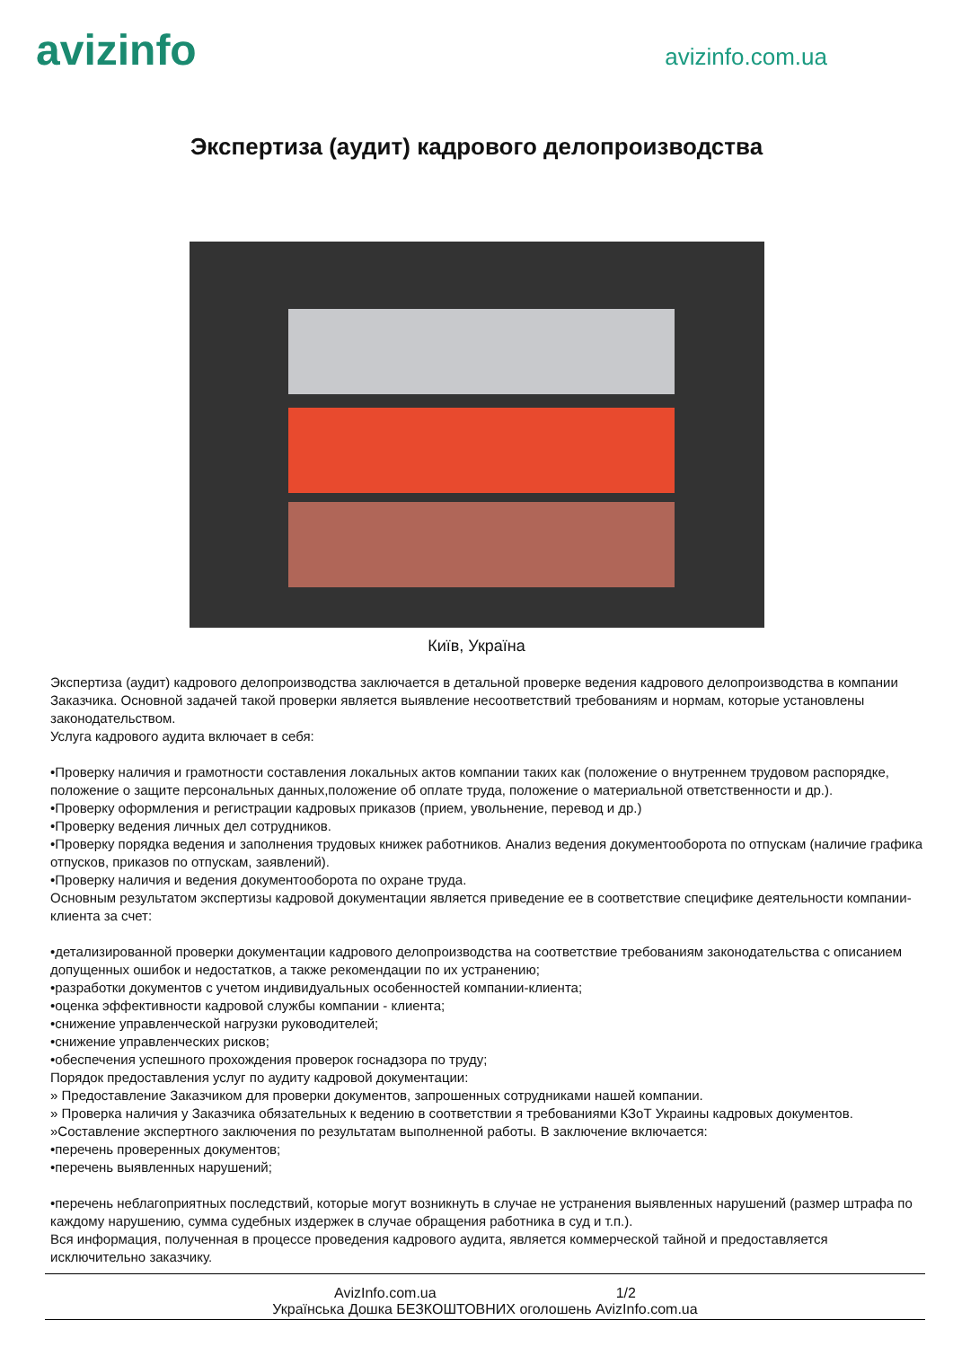avizinfo
avizinfo.com.ua
Экспертиза (аудит) кадрового делопроизводства
Київ, Україна
Экспертиза (аудит) кадрового делопроизводства заключается в детальной проверке ведения кадрового делопроизводства в компании Заказчика. Основной задачей такой проверки является выявление несоответствий требованиям и нормам, которые установлены законодательством.
Услуга кадрового аудита включает в себя:
•Проверку наличия и грамотности составления локальных актов компании таких как (положение о внутреннем трудовом распорядке, положение о защите персональных данных,положение об оплате труда, положение о материальной ответственности и др.).
•Проверку оформления и регистрации кадровых приказов (прием, увольнение, перевод и др.)
•Проверку ведения личных дел сотрудников.
•Проверку порядка ведения и заполнения трудовых книжек работников. Анализ ведения документооборота по отпускам (наличие графика отпусков, приказов по отпускам, заявлений).
•Проверку наличия и ведения документооборота по охране труда.
Основным результатом экспертизы кадровой документации является приведение ее в соответствие специфике деятельности компании-клиента за счет:
•детализированной проверки документации кадрового делопроизводства на соответствие требованиям законодательства с описанием допущенных ошибок и недостатков, а также рекомендации по их устранению;
•разработки документов с учетом индивидуальных особенностей компании-клиента;
•оценка эффективности кадровой службы компании - клиента;
•снижение управленческой нагрузки руководителей;
•снижение управленческих рисков;
•обеспечения успешного прохождения проверок госнадзора по труду;
Порядок предоставления услуг по аудиту кадровой документации:
» Предоставление Заказчиком для проверки документов, запрошенных сотрудниками нашей компании.
» Проверка наличия у Заказчика обязательных к ведению в соответствии я требованиями КЗоТ Украины кадровых документов.
»Составление экспертного заключения по результатам выполненной работы. В заключение включается:
•перечень проверенных документов;
•перечень выявленных нарушений;
•перечень неблагоприятных последствий, которые могут возникнуть в случае не устранения выявленных нарушений (размер штрафа по каждому нарушению, сумма судебных издержек в случае обращения работника в суд и т.п.).
Вся информация, полученная в процессе проведения кадрового аудита, является коммерческой тайной и предоставляется исключительно заказчику.
AvizInfo.com.ua 1/2
Українська Дошка БЕЗКОШТОВНИХ оголошень AvizInfo.com.ua